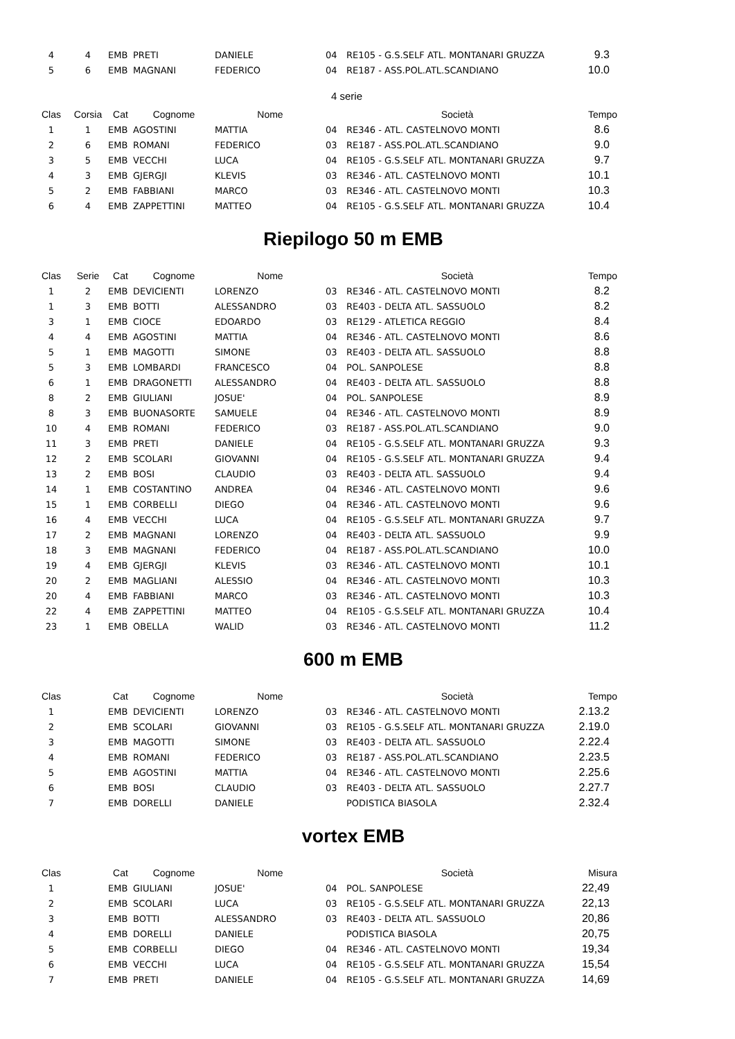| 4 | 4 | EMB | PRETI | DANIELE | 04 | RE105 - G.S.SELF ATL. MONTANARI GRUZZA | 9.3 |
| 5 | 6 | EMB | MAGNANI | FEDERICO | 04 | RE187 - ASS.POL.ATL.SCANDIANO | 10.0 |
4 serie
| Clas | Corsia | Cat | Cognome | Nome | | Società | Tempo |
| --- | --- | --- | --- | --- | --- | --- | --- |
| 1 | 1 | EMB | AGOSTINI | MATTIA | 04 | RE346 - ATL. CASTELNOVO MONTI | 8.6 |
| 2 | 6 | EMB | ROMANI | FEDERICO | 03 | RE187 - ASS.POL.ATL.SCANDIANO | 9.0 |
| 3 | 5 | EMB | VECCHI | LUCA | 04 | RE105 - G.S.SELF ATL. MONTANARI GRUZZA | 9.7 |
| 4 | 3 | EMB | GJERGJI | KLEVIS | 03 | RE346 - ATL. CASTELNOVO MONTI | 10.1 |
| 5 | 2 | EMB | FABBIANI | MARCO | 03 | RE346 - ATL. CASTELNOVO MONTI | 10.3 |
| 6 | 4 | EMB | ZAPPETTINI | MATTEO | 04 | RE105 - G.S.SELF ATL. MONTANARI GRUZZA | 10.4 |
Riepilogo 50 m EMB
| Clas | Serie | Cat | Cognome | Nome | | Società | Tempo |
| --- | --- | --- | --- | --- | --- | --- | --- |
| 1 | 2 | EMB | DEVICIENTI | LORENZO | 03 | RE346 - ATL. CASTELNOVO MONTI | 8.2 |
| 1 | 3 | EMB | BOTTI | ALESSANDRO | 03 | RE403 - DELTA ATL. SASSUOLO | 8.2 |
| 3 | 1 | EMB | CIOCE | EDOARDO | 03 | RE129 - ATLETICA REGGIO | 8.4 |
| 4 | 4 | EMB | AGOSTINI | MATTIA | 04 | RE346 - ATL. CASTELNOVO MONTI | 8.6 |
| 5 | 1 | EMB | MAGOTTI | SIMONE | 03 | RE403 - DELTA ATL. SASSUOLO | 8.8 |
| 5 | 3 | EMB | LOMBARDI | FRANCESCO | 04 | POL. SANPOLESE | 8.8 |
| 6 | 1 | EMB | DRAGONETTI | ALESSANDRO | 04 | RE403 - DELTA ATL. SASSUOLO | 8.8 |
| 8 | 2 | EMB | GIULIANI | JOSUE' | 04 | POL. SANPOLESE | 8.9 |
| 8 | 3 | EMB | BUONASORTE | SAMUELE | 04 | RE346 - ATL. CASTELNOVO MONTI | 8.9 |
| 10 | 4 | EMB | ROMANI | FEDERICO | 03 | RE187 - ASS.POL.ATL.SCANDIANO | 9.0 |
| 11 | 3 | EMB | PRETI | DANIELE | 04 | RE105 - G.S.SELF ATL. MONTANARI GRUZZA | 9.3 |
| 12 | 2 | EMB | SCOLARI | GIOVANNI | 04 | RE105 - G.S.SELF ATL. MONTANARI GRUZZA | 9.4 |
| 13 | 2 | EMB | BOSI | CLAUDIO | 03 | RE403 - DELTA ATL. SASSUOLO | 9.4 |
| 14 | 1 | EMB | COSTANTINO | ANDREA | 04 | RE346 - ATL. CASTELNOVO MONTI | 9.6 |
| 15 | 1 | EMB | CORBELLI | DIEGO | 04 | RE346 - ATL. CASTELNOVO MONTI | 9.6 |
| 16 | 4 | EMB | VECCHI | LUCA | 04 | RE105 - G.S.SELF ATL. MONTANARI GRUZZA | 9.7 |
| 17 | 2 | EMB | MAGNANI | LORENZO | 04 | RE403 - DELTA ATL. SASSUOLO | 9.9 |
| 18 | 3 | EMB | MAGNANI | FEDERICO | 04 | RE187 - ASS.POL.ATL.SCANDIANO | 10.0 |
| 19 | 4 | EMB | GJERGJI | KLEVIS | 03 | RE346 - ATL. CASTELNOVO MONTI | 10.1 |
| 20 | 2 | EMB | MAGLIANI | ALESSIO | 04 | RE346 - ATL. CASTELNOVO MONTI | 10.3 |
| 20 | 4 | EMB | FABBIANI | MARCO | 03 | RE346 - ATL. CASTELNOVO MONTI | 10.3 |
| 22 | 4 | EMB | ZAPPETTINI | MATTEO | 04 | RE105 - G.S.SELF ATL. MONTANARI GRUZZA | 10.4 |
| 23 | 1 | EMB | OBELLA | WALID | 03 | RE346 - ATL. CASTELNOVO MONTI | 11.2 |
600 m EMB
| Clas | | Cat | Cognome | Nome | | Società | Tempo |
| --- | --- | --- | --- | --- | --- | --- | --- |
| 1 | | EMB | DEVICIENTI | LORENZO | 03 | RE346 - ATL. CASTELNOVO MONTI | 2.13.2 |
| 2 | | EMB | SCOLARI | GIOVANNI | 03 | RE105 - G.S.SELF ATL. MONTANARI GRUZZA | 2.19.0 |
| 3 | | EMB | MAGOTTI | SIMONE | 03 | RE403 - DELTA ATL. SASSUOLO | 2.22.4 |
| 4 | | EMB | ROMANI | FEDERICO | 03 | RE187 - ASS.POL.ATL.SCANDIANO | 2.23.5 |
| 5 | | EMB | AGOSTINI | MATTIA | 04 | RE346 - ATL. CASTELNOVO MONTI | 2.25.6 |
| 6 | | EMB | BOSI | CLAUDIO | 03 | RE403 - DELTA ATL. SASSUOLO | 2.27.7 |
| 7 | | EMB | DORELLI | DANIELE | | PODISTICA BIASOLA | 2.32.4 |
vortex EMB
| Clas | | Cat | Cognome | Nome | | Società | Misura |
| --- | --- | --- | --- | --- | --- | --- | --- |
| 1 | | EMB | GIULIANI | JOSUE' | 04 | POL. SANPOLESE | 22,49 |
| 2 | | EMB | SCOLARI | LUCA | 03 | RE105 - G.S.SELF ATL. MONTANARI GRUZZA | 22,13 |
| 3 | | EMB | BOTTI | ALESSANDRO | 03 | RE403 - DELTA ATL. SASSUOLO | 20,86 |
| 4 | | EMB | DORELLI | DANIELE | | PODISTICA BIASOLA | 20,75 |
| 5 | | EMB | CORBELLI | DIEGO | 04 | RE346 - ATL. CASTELNOVO MONTI | 19,34 |
| 6 | | EMB | VECCHI | LUCA | 04 | RE105 - G.S.SELF ATL. MONTANARI GRUZZA | 15,54 |
| 7 | | EMB | PRETI | DANIELE | 04 | RE105 - G.S.SELF ATL. MONTANARI GRUZZA | 14,69 |